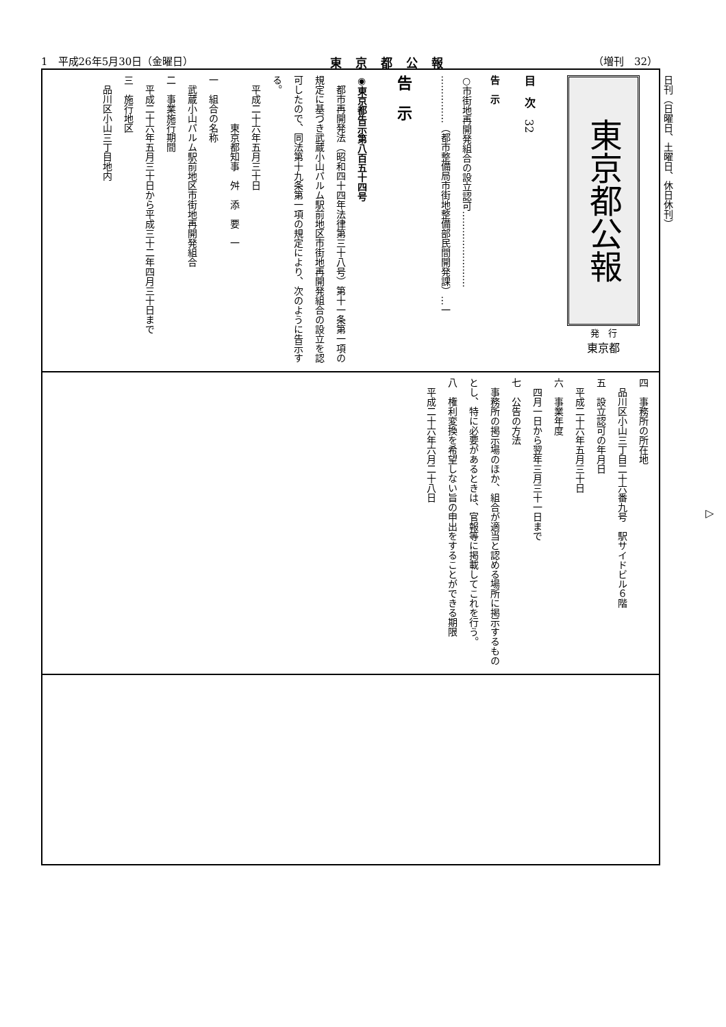1　平成26年5月30日（金曜日） 東京都公報 （増刊　32）
東京都公報
発　行
東京都
目　次　32
告　示
○市街地再開発組合の設立認可……………………
……………（都市整備局市街地整備部民間開発課）…一
告　示
◉東京都告示第八百五十四号
　都市再開発法（昭和四十四年法律第三十八号）第十一条第一項の規定に基づき武蔵小山パルム駅前地区市街地再開発組合の設立を認可したので、同法第十九条第一項の規定により、次のように告示する。
　平成二十六年五月三十日
　　　　　東京都知事　舛　添　要　一
一　組合の名称
　武蔵小山パルム駅前地区市街地再開発組合
二　事業施行期間
　平成二十六年五月三十日から平成三十二年四月三十日まで
三　施行地区
　品川区小山三丁目地内
四　事務所の所在地
　品川区小山三丁目二十六番九号　駅サイドビル６階
五　設立認可の年月日
　平成二十六年五月三十日
六　事業年度
　四月一日から翌年三月三十一日まで
七　公告の方法
　事務所の掲示場のほか、組合が適当と認める場所に掲示するものとし、特に必要があるときは、官報等に掲載してこれを行う。
八　権利変換を希望しない旨の申出をすることができる期限
　平成二十六年六月二十八日
日刊（日曜日、土曜日、休日休刊）
▷